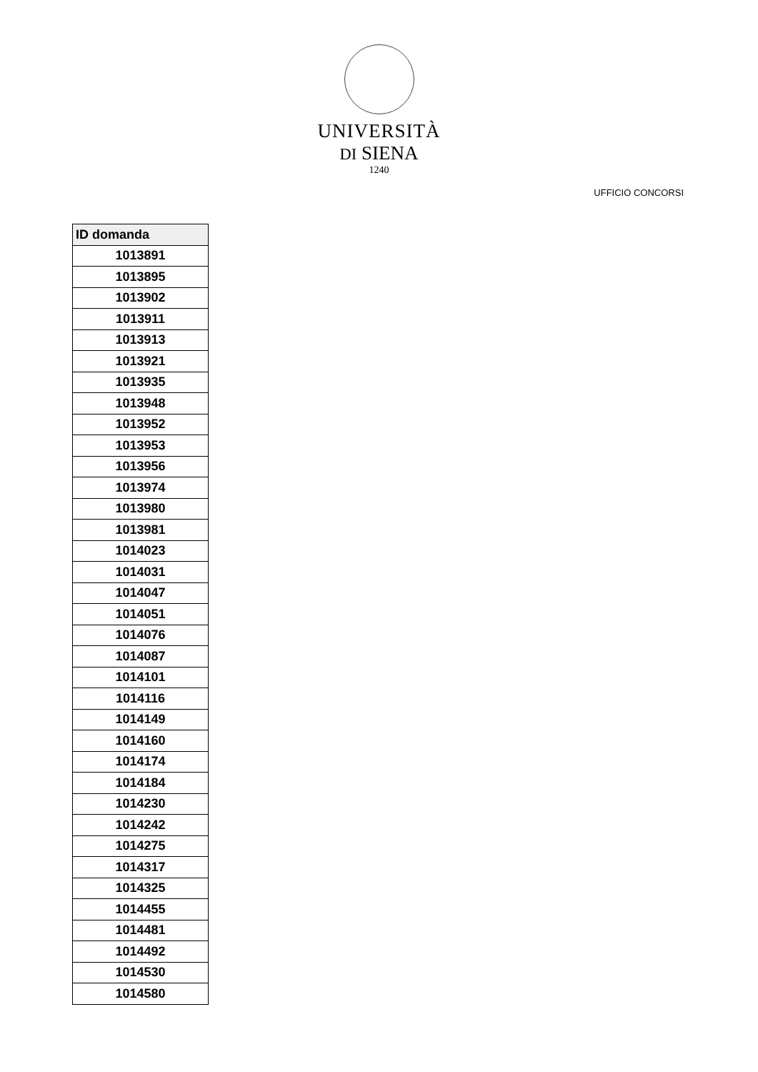UNIVERSITÀ
DI SIENA
1240
UFFICIO CONCORSI
| ID domanda |
| --- |
| 1013891 |
| 1013895 |
| 1013902 |
| 1013911 |
| 1013913 |
| 1013921 |
| 1013935 |
| 1013948 |
| 1013952 |
| 1013953 |
| 1013956 |
| 1013974 |
| 1013980 |
| 1013981 |
| 1014023 |
| 1014031 |
| 1014047 |
| 1014051 |
| 1014076 |
| 1014087 |
| 1014101 |
| 1014116 |
| 1014149 |
| 1014160 |
| 1014174 |
| 1014184 |
| 1014230 |
| 1014242 |
| 1014275 |
| 1014317 |
| 1014325 |
| 1014455 |
| 1014481 |
| 1014492 |
| 1014530 |
| 1014580 |